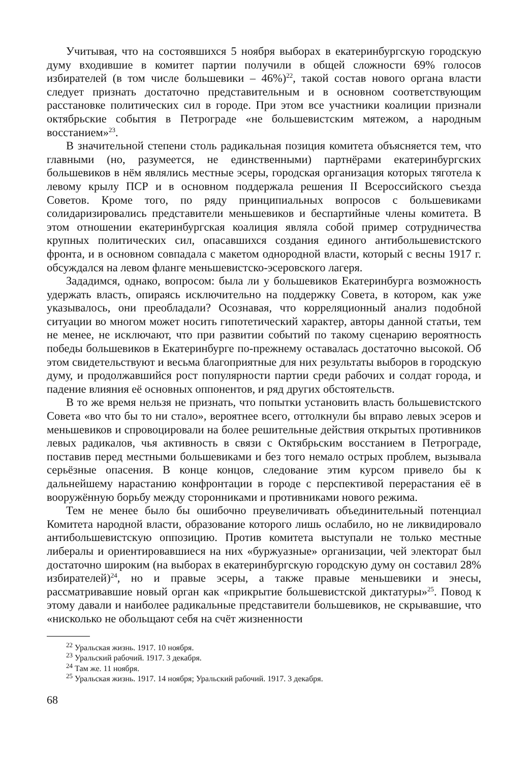Учитывая, что на состоявшихся 5 ноября выборах в екатеринбургскую городскую думу входившие в комитет партии получили в общей сложности 69% голосов избирателей (в том числе большевики – 46%)<sup>22</sup>, такой состав нового органа власти следует признать достаточно представительным и в основном соответствующим расстановке политических сил в городе. При этом все участники коалиции признали октябрьские события в Петрограде «не большевистским мятежом, а народным восстанием»<sup>23</sup>.
В значительной степени столь радикальная позиция комитета объясняется тем, что главными (но, разумеется, не единственными) партнёрами екатеринбургских большевиков в нём являлись местные эсеры, городская организация которых тяготела к левому крылу ПСР и в основном поддержала решения II Всероссийского съезда Советов. Кроме того, по ряду принципиальных вопросов с большевиками солидаризировались представители меньшевиков и беспартийные члены комитета. В этом отношении екатеринбургская коалиция являла собой пример сотрудничества крупных политических сил, опасавшихся создания единого антибольшевистского фронта, и в основном совпадала с макетом однородной власти, который с весны 1917 г. обсуждался на левом фланге меньшевистско-эсеровского лагеря.
Зададимся, однако, вопросом: была ли у большевиков Екатеринбурга возможность удержать власть, опираясь исключительно на поддержку Совета, в котором, как уже указывалось, они преобладали? Осознавая, что корреляционный анализ подобной ситуации во многом может носить гипотетический характер, авторы данной статьи, тем не менее, не исключают, что при развитии событий по такому сценарию вероятность победы большевиков в Екатеринбурге по-прежнему оставалась достаточно высокой. Об этом свидетельствуют и весьма благоприятные для них результаты выборов в городскую думу, и продолжавшийся рост популярности партии среди рабочих и солдат города, и падение влияния её основных оппонентов, и ряд других обстоятельств.
В то же время нельзя не признать, что попытки установить власть большевистского Совета «во что бы то ни стало», вероятнее всего, оттолкнули бы вправо левых эсеров и меньшевиков и спровоцировали на более решительные действия открытых противников левых радикалов, чья активность в связи с Октябрьским восстанием в Петрограде, поставив перед местными большевиками и без того немало острых проблем, вызывала серьёзные опасения. В конце концов, следование этим курсом привело бы к дальнейшему нарастанию конфронтации в городе с перспективой перерастания её в вооружённую борьбу между сторонниками и противниками нового режима.
Тем не менее было бы ошибочно преувеличивать объединительный потенциал Комитета народной власти, образование которого лишь ослабило, но не ликвидировало антибольшевистскую оппозицию. Против комитета выступали не только местные либералы и ориентировавшиеся на них «буржуазные» организации, чей электорат был достаточно широким (на выборах в екатеринбургскую городскую думу он составил 28% избирателей)<sup>24</sup>, но и правые эсеры, а также правые меньшевики и энесы, рассматривавшие новый орган как «прикрытие большевистской диктатуры»<sup>25</sup>. Повод к этому давали и наиболее радикальные представители большевиков, не скрывавшие, что «нисколько не обольщают себя на счёт жизненности
<sup>22</sup> Уральская жизнь. 1917. 10 ноября.
<sup>23</sup> Уральский рабочий. 1917. 3 декабря.
<sup>24</sup> Там же. 11 ноября.
<sup>25</sup> Уральская жизнь. 1917. 14 ноября; Уральский рабочий. 1917. 3 декабря.
68